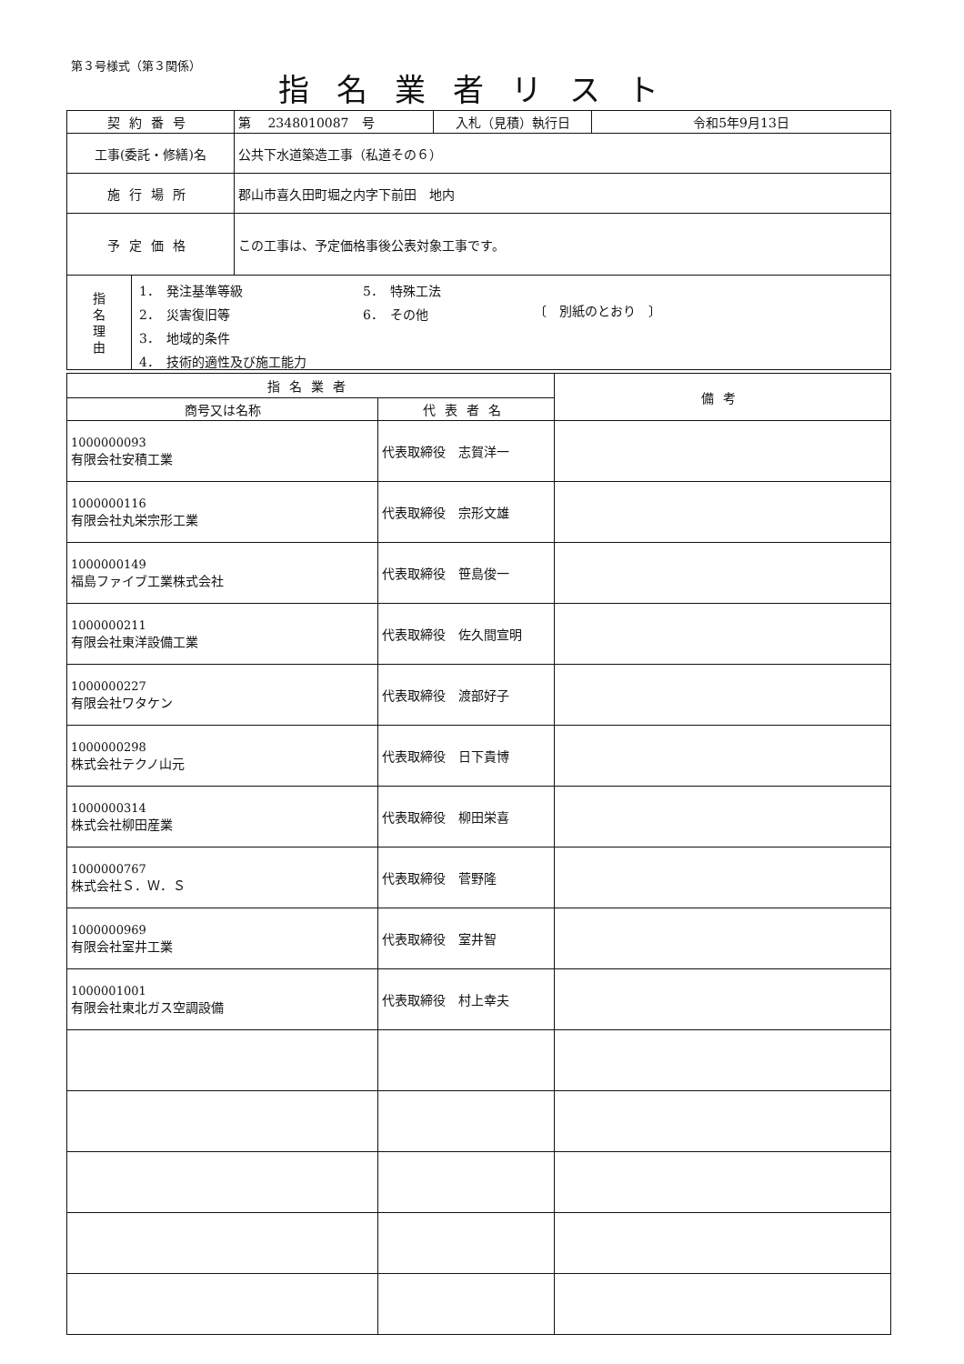第３号様式（第３関係）
指名業者リスト
| 契約番号 | 第 2348010087 号 | 入札（見積）執行日 | 令和5年9月13日 |
| 工事(委託・修繕)名 | 公共下水道築造工事（私道その６） | | |
| 施行場所 | 郡山市喜久田町堀之内字下前田 地内 | | |
| 予定価格 | この工事は、予定価格事後公表対象工事です。 | | |
| 指 名 理 由 1． 発注基準等級 2． 災害復旧等 3． 地域的条件 4． 技術的適性及び施工能力 5． 特殊工法 6． その他 〔 別紙のとおり 〕 | | | |
| 指名業者 | | 備考 |
| --- | --- | --- |
| 商号又は名称 | 代表者名 | |
| 1000000093 有限会社安積工業 | 代表取締役 志賀洋一 | |
| 1000000116 有限会社丸栄宗形工業 | 代表取締役 宗形文雄 | |
| 1000000149 福島ファイブ工業株式会社 | 代表取締役 笹島俊一 | |
| 1000000211 有限会社東洋設備工業 | 代表取締役 佐久間宣明 | |
| 1000000227 有限会社ワタケン | 代表取締役 渡部好子 | |
| 1000000298 株式会社テクノ山元 | 代表取締役 日下貴博 | |
| 1000000314 株式会社柳田産業 | 代表取締役 柳田栄喜 | |
| 1000000767 株式会社Ｓ．Ｗ．Ｓ | 代表取締役 菅野隆 | |
| 1000000969 有限会社室井工業 | 代表取締役 室井智 | |
| 1000001001 有限会社東北ガス空調設備 | 代表取締役 村上幸夫 | |